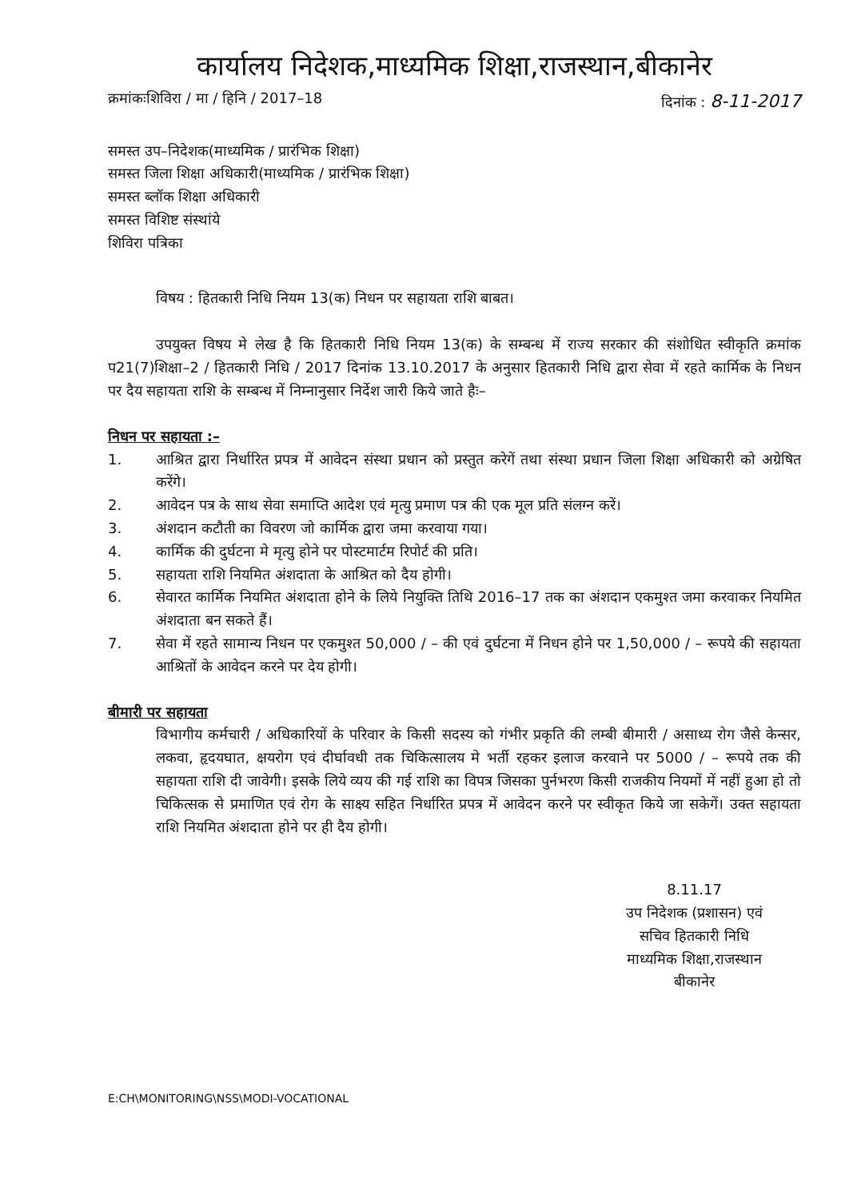कार्यालय निदेशक,माध्यमिक शिक्षा,राजस्थान,बीकानेर
क्रमांकःशिविरा / मा / हिनि / 2017–18 दिनांक : 8-11-2017
समस्त उप–निदेशक(माध्यमिक / प्रारंभिक शिक्षा)
समस्त जिला शिक्षा अधिकारी(माध्यमिक / प्रारंभिक शिक्षा)
समस्त ब्लॉक शिक्षा अधिकारी
समस्त विशिष्ट संस्थांये
शिविरा पत्रिका
विषय : हितकारी निधि नियम 13(क) निधन पर सहायता राशि बाबत।
उपयुक्त विषय मे लेख है कि हितकारी निधि नियम 13(क) के सम्बन्ध में राज्य सरकार की संशोधित स्वीकृति क्रमांक प21(7)शिक्षा–2 / हितकारी निधि / 2017 दिनांक 13.10.2017 के अनुसार हितकारी निधि द्वारा सेवा में रहते कार्मिक के निधन पर दैय सहायता राशि के सम्बन्ध में निम्नानुसार निर्देश जारी किये जाते हैः–
निधन पर सहायता :–
1. आश्रित द्वारा निर्धारित प्रपत्र में आवेदन संस्था प्रधान को प्रस्तुत करेगें तथा संस्था प्रधान जिला शिक्षा अधिकारी को अग्रेषित करेंगे।
2. आवेदन पत्र के साथ सेवा समाप्ति आदेश एवं मृत्यु प्रमाण पत्र की एक मूल प्रति संलग्न करें।
3. अंशदान कटौती का विवरण जो कार्मिक द्वारा जमा करवाया गया।
4. कार्मिक की दुर्घटना मे मृत्यु होने पर पोस्टमार्टम रिपोर्ट की प्रति।
5. सहायता राशि नियमित अंशदाता के आश्रित को दैय होगी।
6. सेवारत कार्मिक नियमित अंशदाता होने के लिये नियुक्ति तिथि 2016–17 तक का अंशदान एकमुश्त जमा करवाकर नियमित अंशदाता बन सकते हैं।
7. सेवा में रहते सामान्य निधन पर एकमुश्त 50,000 / – की एवं दुर्घटना में निधन होने पर 1,50,000 / – रूपये की सहायता आश्रितों के आवेदन करने पर देय होगी।
बीमारी पर सहायता
विभागीय कर्मचारी / अधिकारियों के परिवार के किसी सदस्य को गंभीर प्रकृति की लम्बी बीमारी / असाध्य रोग जैसे केन्सर, लकवा, हृदयघात, क्षयरोग एवं दीर्घावधी तक चिकित्सालय मे भर्ती रहकर इलाज करवाने पर 5000 / – रूपये तक की सहायता राशि दी जावेगी। इसके लिये व्यय की गई राशि का विपत्र जिसका पुर्नभरण किसी राजकीय नियमों में नहीं हुआ हो तो चिकित्सक से प्रमाणित एवं रोग के साक्ष्य सहित निर्धारित प्रपत्र में आवेदन करने पर स्वीकृत किये जा सकेगें। उक्त सहायता राशि नियमित अंशदाता होने पर ही दैय होगी।
8.11.17
उप निदेशक (प्रशासन) एवं
सचिव हितकारी निधि
माध्यमिक शिक्षा,राजस्थान
बीकानेर
E:CH\MONITORING\NSS\MODI-VOCATIONAL